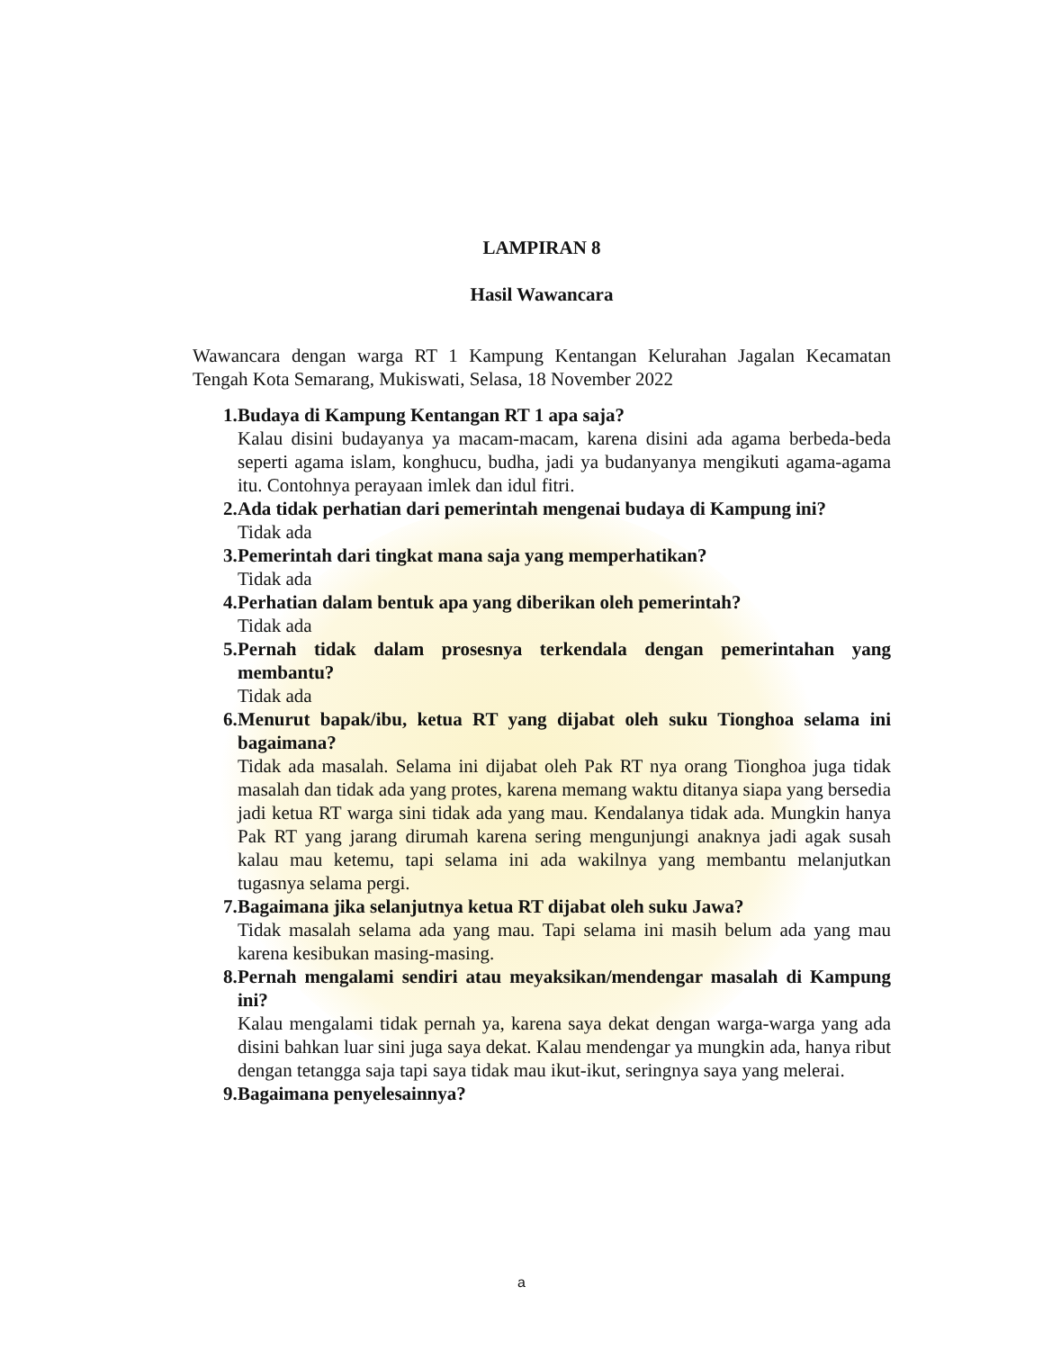LAMPIRAN 8
Hasil Wawancara
Wawancara dengan warga RT 1 Kampung Kentangan Kelurahan Jagalan Kecamatan Tengah Kota Semarang, Mukiswati, Selasa, 18 November 2022
1. Budaya di Kampung Kentangan RT 1 apa saja?
Kalau disini budayanya ya macam-macam, karena disini ada agama berbeda-beda seperti agama islam, konghucu, budha, jadi ya budanyanya mengikuti agama-agama itu. Contohnya perayaan imlek dan idul fitri.
2. Ada tidak perhatian dari pemerintah mengenai budaya di Kampung ini?
Tidak ada
3. Pemerintah dari tingkat mana saja yang memperhatikan?
Tidak ada
4. Perhatian dalam bentuk apa yang diberikan oleh pemerintah?
Tidak ada
5. Pernah tidak dalam prosesnya terkendala dengan pemerintahan yang membantu?
Tidak ada
6. Menurut bapak/ibu, ketua RT yang dijabat oleh suku Tionghoa selama ini bagaimana?
Tidak ada masalah. Selama ini dijabat oleh Pak RT nya orang Tionghoa juga tidak masalah dan tidak ada yang protes, karena memang waktu ditanya siapa yang bersedia jadi ketua RT warga sini tidak ada yang mau. Kendalanya tidak ada. Mungkin hanya Pak RT yang jarang dirumah karena sering mengunjungi anaknya jadi agak susah kalau mau ketemu, tapi selama ini ada wakilnya yang membantu melanjutkan tugasnya selama pergi.
7. Bagaimana jika selanjutnya ketua RT dijabat oleh suku Jawa?
Tidak masalah selama ada yang mau. Tapi selama ini masih belum ada yang mau karena kesibukan masing-masing.
8. Pernah mengalami sendiri atau meyaksikan/mendengar masalah di Kampung ini?
Kalau mengalami tidak pernah ya, karena saya dekat dengan warga-warga yang ada disini bahkan luar sini juga saya dekat. Kalau mendengar ya mungkin ada, hanya ribut dengan tetangga saja tapi saya tidak mau ikut-ikut, seringnya saya yang melerai.
9. Bagaimana penyelesainnya?
a